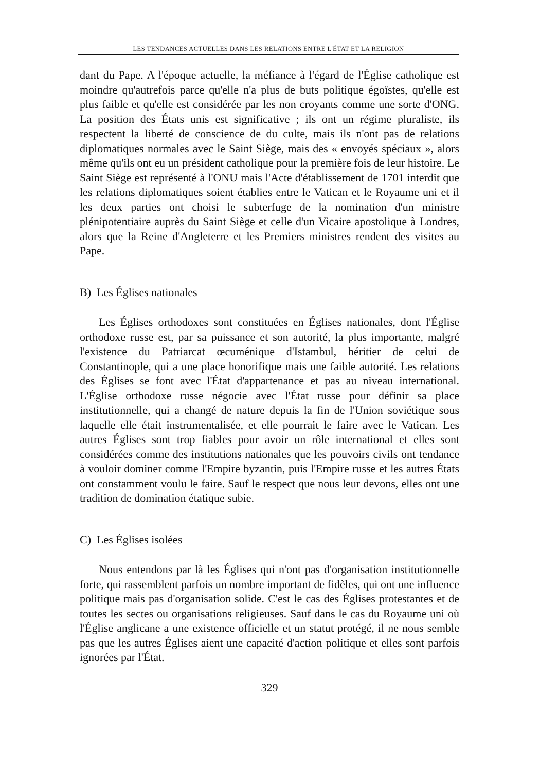LES TENDANCES ACTUELLES DANS LES RELATIONS ENTRE L'ÉTAT ET LA RELIGION
dant du Pape. A l'époque actuelle, la méfiance à l'égard de l'Église catholique est moindre qu'autrefois parce qu'elle n'a plus de buts politique égoïstes, qu'elle est plus faible et qu'elle est considérée par les non croyants comme une sorte d'ONG. La position des États unis est significative ; ils ont un régime pluraliste, ils respectent la liberté de conscience de du culte, mais ils n'ont pas de relations diplomatiques normales avec le Saint Siège, mais des « envoyés spéciaux », alors même qu'ils ont eu un président catholique pour la première fois de leur histoire. Le Saint Siège est représenté à l'ONU mais l'Acte d'établissement de 1701 interdit que les relations diplomatiques soient établies entre le Vatican et le Royaume uni et il les deux parties ont choisi le subterfuge de la nomination d'un ministre plénipotentiaire auprès du Saint Siège et celle d'un Vicaire apostolique à Londres, alors que la Reine d'Angleterre et les Premiers ministres rendent des visites au Pape.
B) Les Églises nationales
Les Églises orthodoxes sont constituées en Églises nationales, dont l'Église orthodoxe russe est, par sa puissance et son autorité, la plus importante, malgré l'existence du Patriarcat œcuménique d'Istambul, héritier de celui de Constantinople, qui a une place honorifique mais une faible autorité. Les relations des Églises se font avec l'État d'appartenance et pas au niveau international. L'Église orthodoxe russe négocie avec l'État russe pour définir sa place institutionnelle, qui a changé de nature depuis la fin de l'Union soviétique sous laquelle elle était instrumentalisée, et elle pourrait le faire avec le Vatican. Les autres Églises sont trop fiables pour avoir un rôle international et elles sont considérées comme des institutions nationales que les pouvoirs civils ont tendance à vouloir dominer comme l'Empire byzantin, puis l'Empire russe et les autres États ont constamment voulu le faire. Sauf le respect que nous leur devons, elles ont une tradition de domination étatique subie.
C) Les Églises isolées
Nous entendons par là les Églises qui n'ont pas d'organisation institutionnelle forte, qui rassemblent parfois un nombre important de fidèles, qui ont une influence politique mais pas d'organisation solide. C'est le cas des Églises protestantes et de toutes les sectes ou organisations religieuses. Sauf dans le cas du Royaume uni où l'Église anglicane a une existence officielle et un statut protégé, il ne nous semble pas que les autres Églises aient une capacité d'action politique et elles sont parfois ignorées par l'État.
329